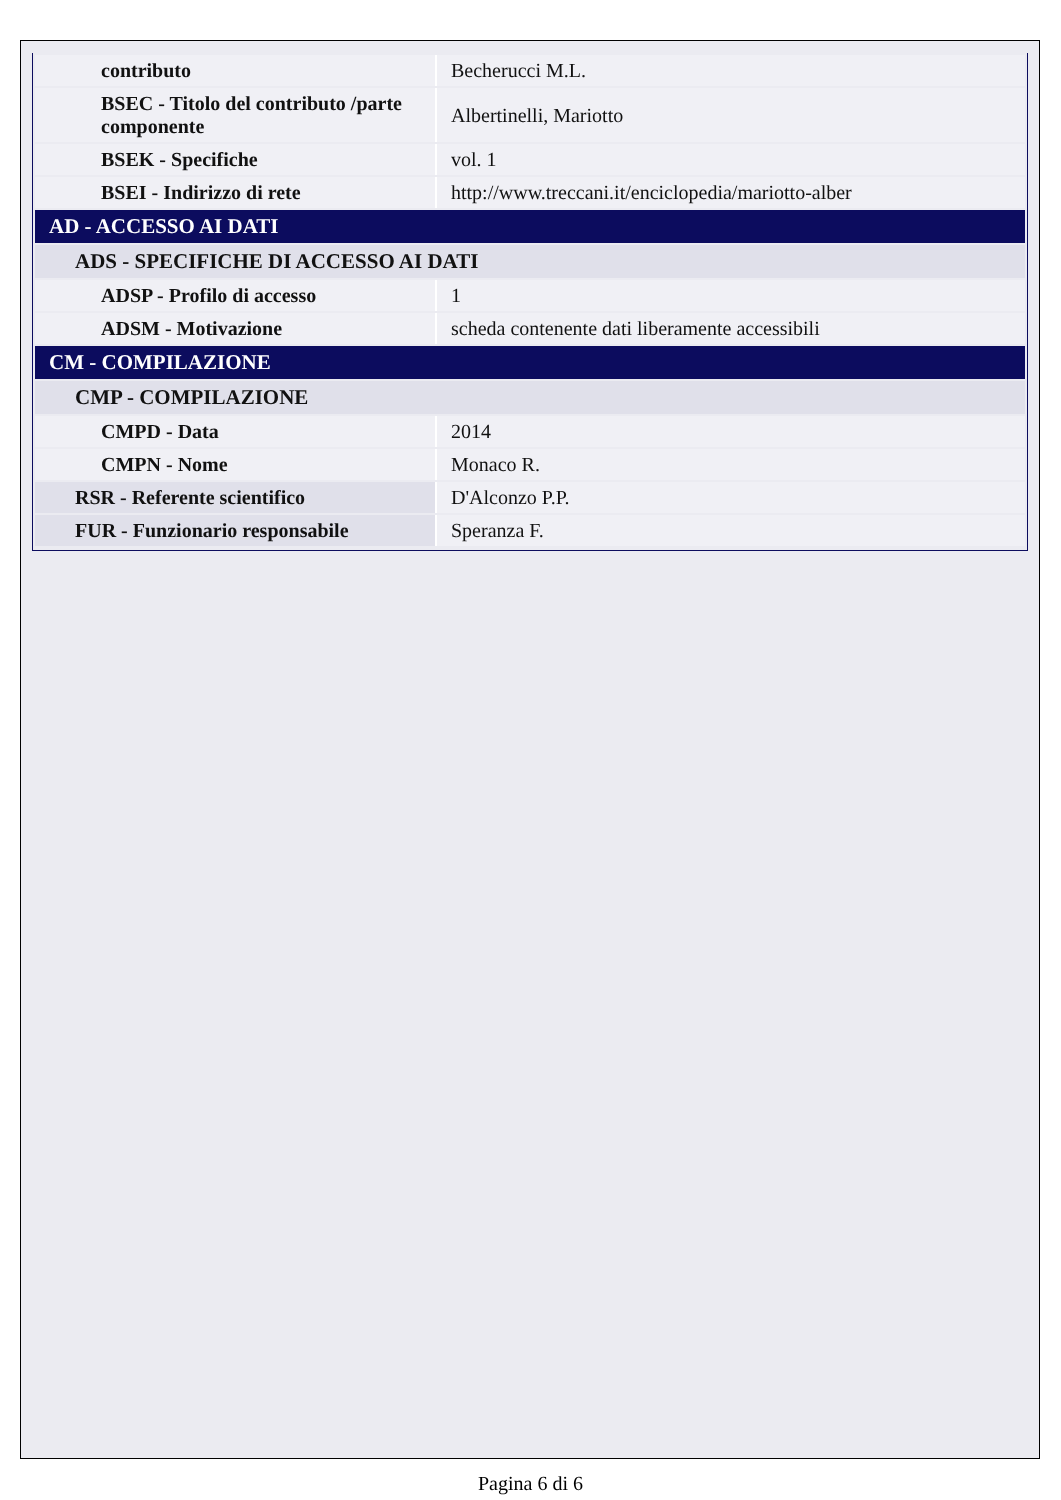| contributo | Becherucci M.L. |
| BSEC - Titolo del contributo /parte componente | Albertinelli, Mariotto |
| BSEK - Specifiche | vol. 1 |
| BSEI - Indirizzo di rete | http://www.treccani.it/enciclopedia/mariotto-alber |
| AD - ACCESSO AI DATI | |
| ADS - SPECIFICHE DI ACCESSO AI DATI | |
| ADSP - Profilo di accesso | 1 |
| ADSM - Motivazione | scheda contenente dati liberamente accessibili |
| CM - COMPILAZIONE | |
| CMP - COMPILAZIONE | |
| CMPD - Data | 2014 |
| CMPN - Nome | Monaco R. |
| RSR - Referente scientifico | D'Alconzo P.P. |
| FUR - Funzionario responsabile | Speranza F. |
Pagina 6 di 6